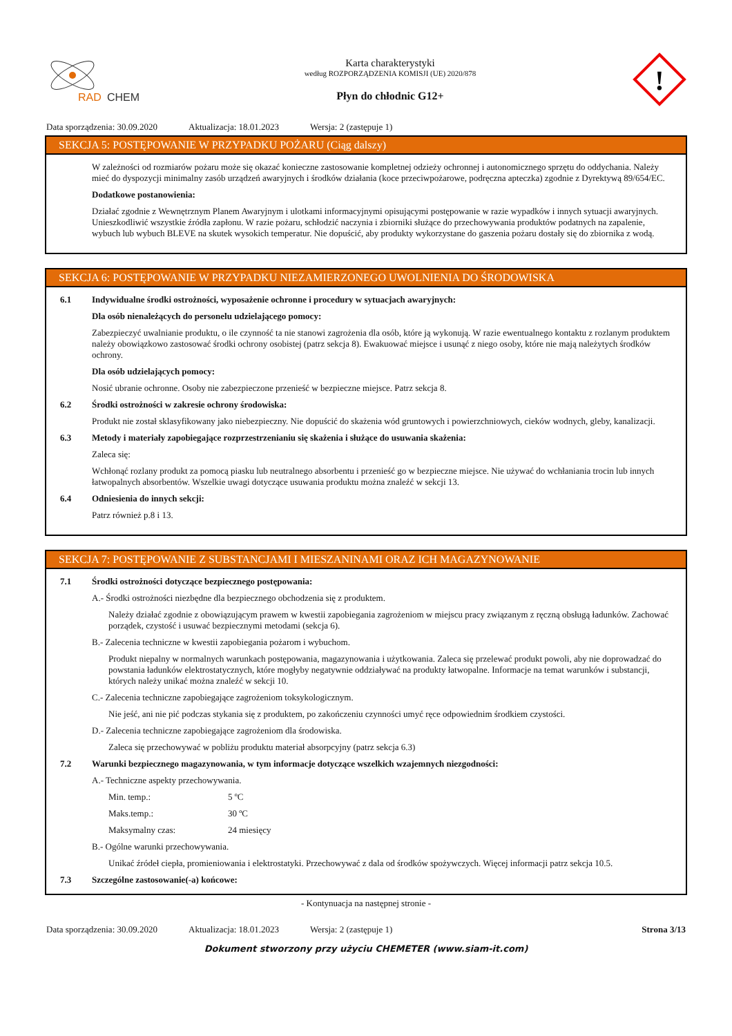RAD
CHEM
Karta charakterystyki
według ROZPORZĄDZENIA KOMISJI (UE) 2020/878
Płyn do chłodnic G12+
!
Data sporządzenia: 30.09.2020 Aktualizacja: 18.01.2023 Wersja: 2 (zastępuje 1)
SEKCJA 5: POSTĘPOWANIE W PRZYPADKU POŻARU (Ciąg dalszy)
W zależności od rozmiarów pożaru może się okazać konieczne zastosowanie kompletnej odzieży ochronnej i autonomicznego sprzętu do oddychania. Należy mieć do dyspozycji minimalny zasób urządzeń awaryjnych i środków działania (koce przeciwpożarowe, podręczna apteczka) zgodnie z Dyrektywą 89/654/EC.
Dodatkowe postanowienia:
Działać zgodnie z Wewnętrznym Planem Awaryjnym i ulotkami informacyjnymi opisującymi postępowanie w razie wypadków i innych sytuacji awaryjnych. Unieszkodliwić wszystkie źródła zapłonu. W razie pożaru, schłodzić naczynia i zbiorniki służące do przechowywania produktów podatnych na zapalenie, wybuch lub wybuch BLEVE na skutek wysokich temperatur. Nie dopuścić, aby produkty wykorzystane do gaszenia pożaru dostały się do zbiornika z wodą.
SEKCJA 6: POSTĘPOWANIE W PRZYPADKU NIEZAMIERZONEGO UWOLNIENIA DO ŚRODOWISKA
6.1 Indywidualne środki ostrożności, wyposażenie ochronne i procedury w sytuacjach awaryjnych:
Dla osób nienależących do personelu udzielającego pomocy:
Zabezpieczyć uwalnianie produktu, o ile czynność ta nie stanowi zagrożenia dla osób, które ją wykonują. W razie ewentualnego kontaktu z rozlanym produktem należy obowiązkowo zastosować środki ochrony osobistej (patrz sekcja 8). Ewakuować miejsce i usunąć z niego osoby, które nie mają należytych środków ochrony.
Dla osób udzielających pomocy:
Nosić ubranie ochronne. Osoby nie zabezpieczone przenieść w bezpieczne miejsce. Patrz sekcja 8.
6.2 Środki ostrożności w zakresie ochrony środowiska:
Produkt nie został sklasyfikowany jako niebezpieczny. Nie dopuścić do skażenia wód gruntowych i powierzchniowych, cieków wodnych, gleby, kanalizacji.
6.3 Metody i materiały zapobiegające rozprzestrzenianiu się skażenia i służące do usuwania skażenia:
Zaleca się:
Wchłonąć rozlany produkt za pomocą piasku lub neutralnego absorbentu i przenieść go w bezpieczne miejsce. Nie używać do wchłaniania trocin lub innych łatwopalnych absorbentów. Wszelkie uwagi dotyczące usuwania produktu można znaleźć w sekcji 13.
6.4 Odniesienia do innych sekcji:
Patrz również p.8 i 13.
SEKCJA 7: POSTĘPOWANIE Z SUBSTANCJAMI I MIESZANINAMI ORAZ ICH MAGAZYNOWANIE
7.1 Środki ostrożności dotyczące bezpiecznego postępowania:
A.- Środki ostrożności niezbędne dla bezpiecznego obchodzenia się z produktem.
Należy działać zgodnie z obowiązującym prawem w kwestii zapobiegania zagrożeniom w miejscu pracy związanym z ręczną obsługą ładunków. Zachować porządek, czystość i usuwać bezpiecznymi metodami (sekcja 6).
B.- Zalecenia techniczne w kwestii zapobiegania pożarom i wybuchom.
Produkt niepalny w normalnych warunkach postępowania, magazynowania i użytkowania. Zaleca się przelewać produkt powoli, aby nie doprowadzać do powstania ładunków elektrostatycznych, które mogłyby negatywnie oddziaływać na produkty łatwopalne. Informacje na temat warunków i substancji, których należy unikać można znaleźć w sekcji 10.
C.- Zalecenia techniczne zapobiegające zagrożeniom toksykologicznym.
Nie jeść, ani nie pić podczas stykania się z produktem, po zakończeniu czynności umyć ręce odpowiednim środkiem czystości.
D.- Zalecenia techniczne zapobiegające zagrożeniom dla środowiska.
Zaleca się przechowywać w pobliżu produktu materiał absorpcyjny (patrz sekcja 6.3)
7.2 Warunki bezpiecznego magazynowania, w tym informacje dotyczące wszelkich wzajemnych niezgodności:
A.- Techniczne aspekty przechowywania.
Min. temp.: 5 ºC
Maks.temp.: 30 ºC
Maksymalny czas: 24 miesięcy
B.- Ogólne warunki przechowywania.
Unikać źródeł ciepła, promieniowania i elektrostatyki. Przechowywać z dala od środków spożywczych. Więcej informacji patrz sekcja 10.5.
7.3 Szczególne zastosowanie(-a) końcowe:
- Kontynuacja na następnej stronie -
Data sporządzenia: 30.09.2020 Aktualizacja: 18.01.2023 Wersja: 2 (zastępuje 1) Strona 3/13
Dokument stworzony przy użyciu CHEMETER (www.siam-it.com)